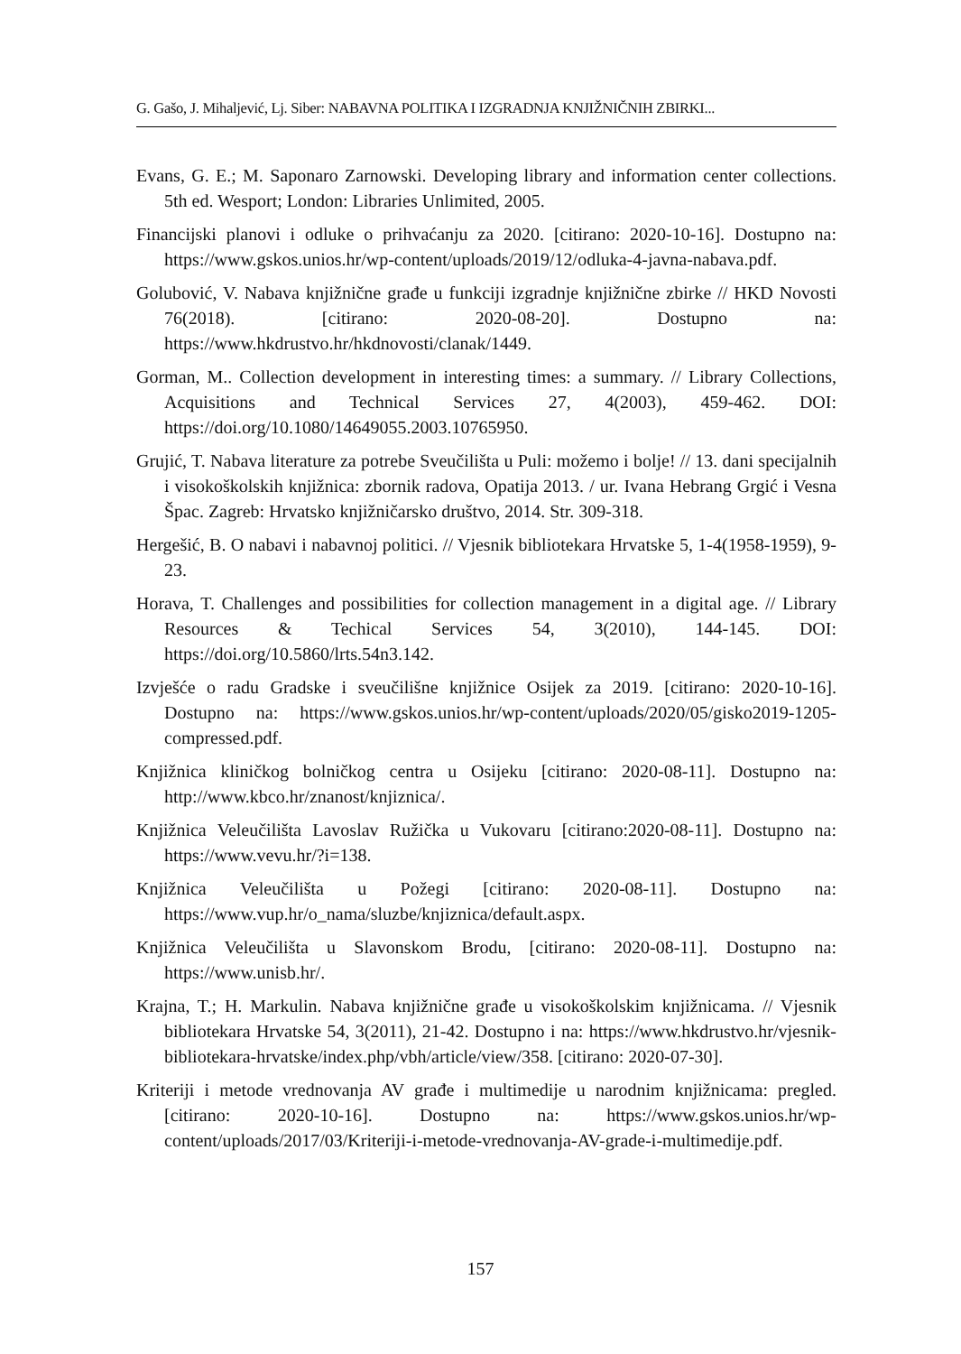G. Gašo, J. Mihaljević, Lj. Siber: NABAVNA POLITIKA I IZGRADNJA KNJIŽNIČNIH ZBIRKI...
Evans, G. E.; M. Saponaro Zarnowski. Developing library and information center collections. 5th ed. Wesport; London: Libraries Unlimited, 2005.
Financijski planovi i odluke o prihvaćanju za 2020. [citirano: 2020-10-16]. Dostupno na: https://www.gskos.unios.hr/wp-content/uploads/2019/12/odluka-4-javna-nabava.pdf.
Golubović, V. Nabava knjižnične građe u funkciji izgradnje knjižnične zbirke // HKD Novosti 76(2018). [citirano: 2020-08-20]. Dostupno na: https://www.hkdrustvo.hr/hkdnovosti/clanak/1449.
Gorman, M.. Collection development in interesting times: a summary. // Library Collections, Acquisitions and Technical Services 27, 4(2003), 459-462. DOI: https://doi.org/10.1080/14649055.2003.10765950.
Grujić, T. Nabava literature za potrebe Sveučilišta u Puli: možemo i bolje! // 13. dani specijalnih i visokoškolskih knjižnica: zbornik radova, Opatija 2013. / ur. Ivana Hebrang Grgić i Vesna Špac. Zagreb: Hrvatsko knjižničarsko društvo, 2014. Str. 309-318.
Hergešić, B. O nabavi i nabavnoj politici. // Vjesnik bibliotekara Hrvatske 5, 1-4(1958-1959), 9-23.
Horava, T. Challenges and possibilities for collection management in a digital age. // Library Resources & Techical Services 54, 3(2010), 144-145. DOI: https://doi.org/10.5860/lrts.54n3.142.
Izvješće o radu Gradske i sveučilišne knjižnice Osijek za 2019. [citirano: 2020-10-16]. Dostupno na: https://www.gskos.unios.hr/wp-content/uploads/2020/05/gisko2019-1205-compressed.pdf.
Knjižnica kliničkog bolničkog centra u Osijeku [citirano: 2020-08-11]. Dostupno na: http://www.kbco.hr/znanost/knjiznica/.
Knjižnica Veleučilišta Lavoslav Ružička u Vukovaru [citirano:2020-08-11]. Dostupno na: https://www.vevu.hr/?i=138.
Knjižnica Veleučilišta u Požegi [citirano: 2020-08-11]. Dostupno na: https://www.vup.hr/o_nama/sluzbe/knjiznica/default.aspx.
Knjižnica Veleučilišta u Slavonskom Brodu, [citirano: 2020-08-11]. Dostupno na: https://www.unisb.hr/.
Krajna, T.; H. Markulin. Nabava knjižnične građe u visokoškolskim knjižnicama. // Vjesnik bibliotekara Hrvatske 54, 3(2011), 21-42. Dostupno i na: https://www.hkdrustvo.hr/vjesnik-bibliotekara-hrvatske/index.php/vbh/article/view/358. [citirano: 2020-07-30].
Kriteriji i metode vrednovanja AV građe i multimedije u narodnim knjižnicama: pregled. [citirano: 2020-10-16]. Dostupno na: https://www.gskos.unios.hr/wp-content/uploads/2017/03/Kriteriji-i-metode-vrednovanja-AV-grade-i-multimedije.pdf.
157